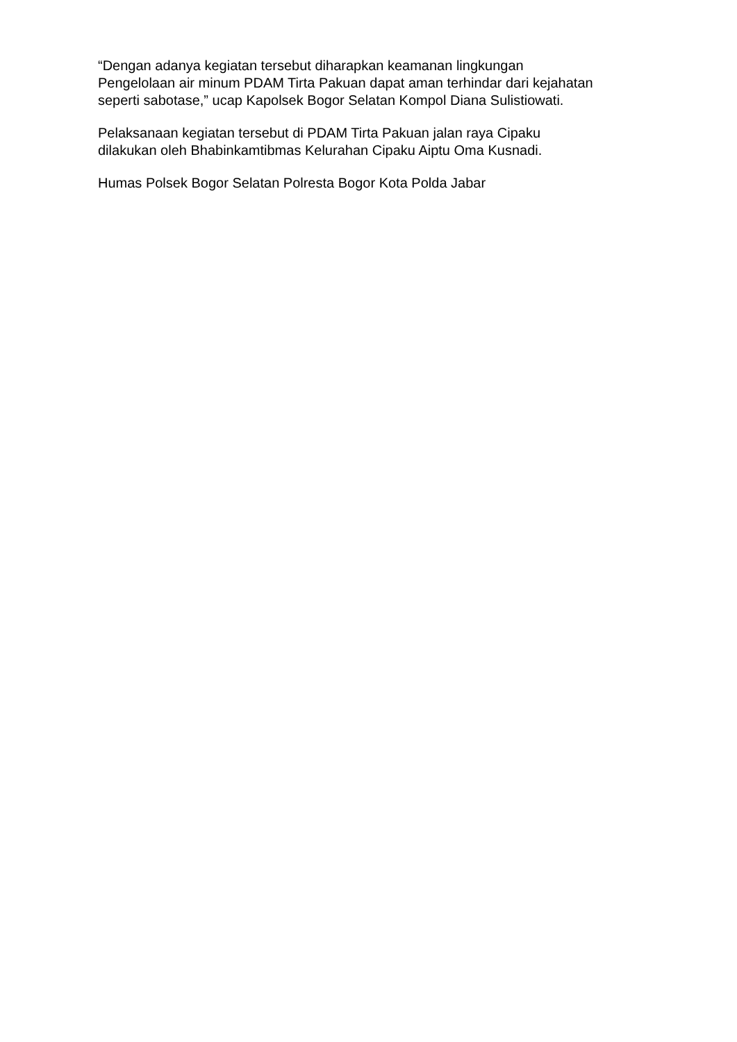“Dengan adanya kegiatan tersebut diharapkan keamanan lingkungan
Pengelolaan air minum PDAM Tirta Pakuan dapat aman terhindar dari kejahatan
seperti sabotase,” ucap Kapolsek Bogor Selatan Kompol Diana Sulistiowati.
Pelaksanaan kegiatan tersebut di PDAM Tirta Pakuan jalan raya Cipaku
dilakukan oleh Bhabinkamtibmas Kelurahan Cipaku Aiptu Oma Kusnadi.
Humas Polsek Bogor Selatan Polresta Bogor Kota Polda Jabar